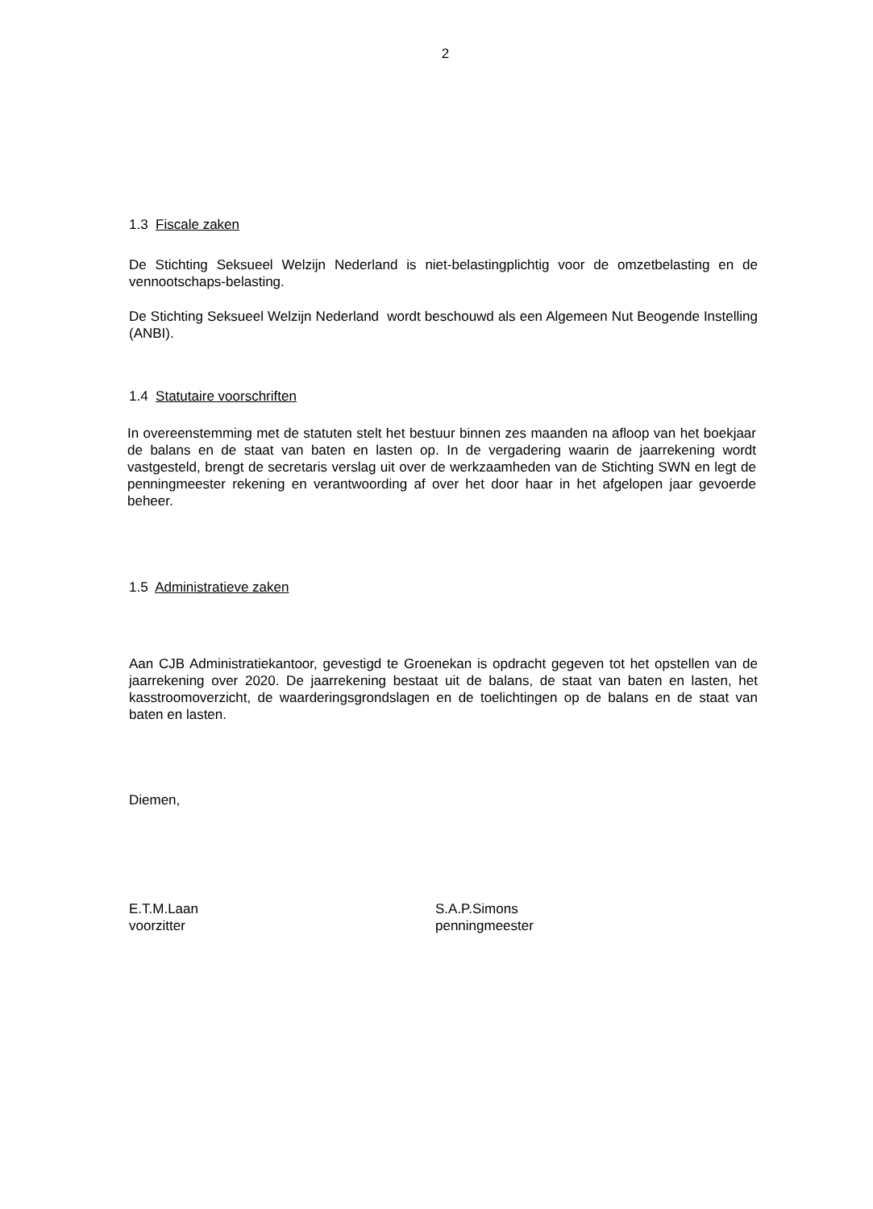2
1.3 Fiscale zaken
De Stichting Seksueel Welzijn Nederland is niet-belastingplichtig voor de omzetbelasting en de vennootschaps-belasting.
De Stichting Seksueel Welzijn Nederland wordt beschouwd als een Algemeen Nut Beogende Instelling (ANBI).
1.4 Statutaire voorschriften
In overeenstemming met de statuten stelt het bestuur binnen zes maanden na afloop van het boekjaar de balans en de staat van baten en lasten op. In de vergadering waarin de jaarrekening wordt vastgesteld, brengt de secretaris verslag uit over de werkzaamheden van de Stichting SWN en legt de penningmeester rekening en verantwoording af over het door haar in het afgelopen jaar gevoerde beheer.
1.5 Administratieve zaken
Aan CJB Administratiekantoor, gevestigd te Groenekan is opdracht gegeven tot het opstellen van de jaarrekening over 2020. De jaarrekening bestaat uit de balans, de staat van baten en lasten, het kasstroomoverzicht, de waarderingsgrondslagen en de toelichtingen op de balans en de staat van baten en lasten.
Diemen,
E.T.M.Laan
voorzitter
S.A.P.Simons
penningmeester